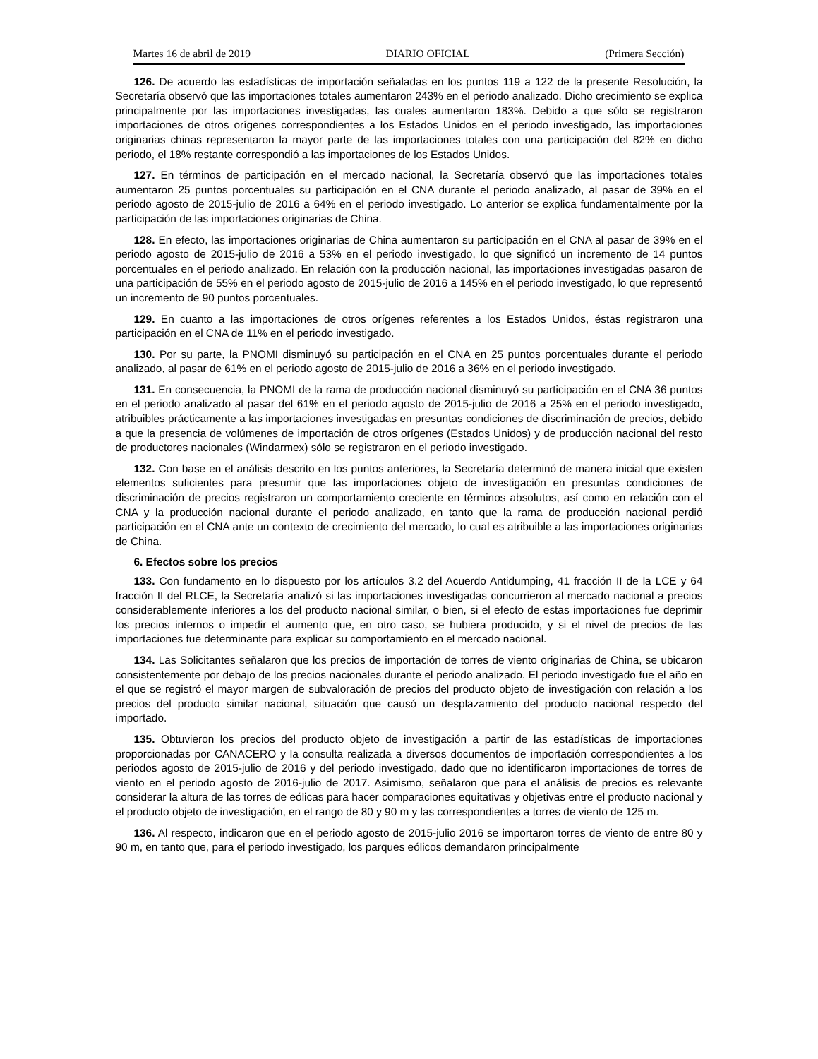Martes 16 de abril de 2019 DIARIO OFICIAL (Primera Sección)
126. De acuerdo las estadísticas de importación señaladas en los puntos 119 a 122 de la presente Resolución, la Secretaría observó que las importaciones totales aumentaron 243% en el periodo analizado. Dicho crecimiento se explica principalmente por las importaciones investigadas, las cuales aumentaron 183%. Debido a que sólo se registraron importaciones de otros orígenes correspondientes a los Estados Unidos en el periodo investigado, las importaciones originarias chinas representaron la mayor parte de las importaciones totales con una participación del 82% en dicho periodo, el 18% restante correspondió a las importaciones de los Estados Unidos.
127. En términos de participación en el mercado nacional, la Secretaría observó que las importaciones totales aumentaron 25 puntos porcentuales su participación en el CNA durante el periodo analizado, al pasar de 39% en el periodo agosto de 2015-julio de 2016 a 64% en el periodo investigado. Lo anterior se explica fundamentalmente por la participación de las importaciones originarias de China.
128. En efecto, las importaciones originarias de China aumentaron su participación en el CNA al pasar de 39% en el periodo agosto de 2015-julio de 2016 a 53% en el periodo investigado, lo que significó un incremento de 14 puntos porcentuales en el periodo analizado. En relación con la producción nacional, las importaciones investigadas pasaron de una participación de 55% en el periodo agosto de 2015-julio de 2016 a 145% en el periodo investigado, lo que representó un incremento de 90 puntos porcentuales.
129. En cuanto a las importaciones de otros orígenes referentes a los Estados Unidos, éstas registraron una participación en el CNA de 11% en el periodo investigado.
130. Por su parte, la PNOMI disminuyó su participación en el CNA en 25 puntos porcentuales durante el periodo analizado, al pasar de 61% en el periodo agosto de 2015-julio de 2016 a 36% en el periodo investigado.
131. En consecuencia, la PNOMI de la rama de producción nacional disminuyó su participación en el CNA 36 puntos en el periodo analizado al pasar del 61% en el periodo agosto de 2015-julio de 2016 a 25% en el periodo investigado, atribuibles prácticamente a las importaciones investigadas en presuntas condiciones de discriminación de precios, debido a que la presencia de volúmenes de importación de otros orígenes (Estados Unidos) y de producción nacional del resto de productores nacionales (Windarmex) sólo se registraron en el periodo investigado.
132. Con base en el análisis descrito en los puntos anteriores, la Secretaría determinó de manera inicial que existen elementos suficientes para presumir que las importaciones objeto de investigación en presuntas condiciones de discriminación de precios registraron un comportamiento creciente en términos absolutos, así como en relación con el CNA y la producción nacional durante el periodo analizado, en tanto que la rama de producción nacional perdió participación en el CNA ante un contexto de crecimiento del mercado, lo cual es atribuible a las importaciones originarias de China.
6. Efectos sobre los precios
133. Con fundamento en lo dispuesto por los artículos 3.2 del Acuerdo Antidumping, 41 fracción II de la LCE y 64 fracción II del RLCE, la Secretaría analizó si las importaciones investigadas concurrieron al mercado nacional a precios considerablemente inferiores a los del producto nacional similar, o bien, si el efecto de estas importaciones fue deprimir los precios internos o impedir el aumento que, en otro caso, se hubiera producido, y si el nivel de precios de las importaciones fue determinante para explicar su comportamiento en el mercado nacional.
134. Las Solicitantes señalaron que los precios de importación de torres de viento originarias de China, se ubicaron consistentemente por debajo de los precios nacionales durante el periodo analizado. El periodo investigado fue el año en el que se registró el mayor margen de subvaloración de precios del producto objeto de investigación con relación a los precios del producto similar nacional, situación que causó un desplazamiento del producto nacional respecto del importado.
135. Obtuvieron los precios del producto objeto de investigación a partir de las estadísticas de importaciones proporcionadas por CANACERO y la consulta realizada a diversos documentos de importación correspondientes a los periodos agosto de 2015-julio de 2016 y del periodo investigado, dado que no identificaron importaciones de torres de viento en el periodo agosto de 2016-julio de 2017. Asimismo, señalaron que para el análisis de precios es relevante considerar la altura de las torres de eólicas para hacer comparaciones equitativas y objetivas entre el producto nacional y el producto objeto de investigación, en el rango de 80 y 90 m y las correspondientes a torres de viento de 125 m.
136. Al respecto, indicaron que en el periodo agosto de 2015-julio 2016 se importaron torres de viento de entre 80 y 90 m, en tanto que, para el periodo investigado, los parques eólicos demandaron principalmente